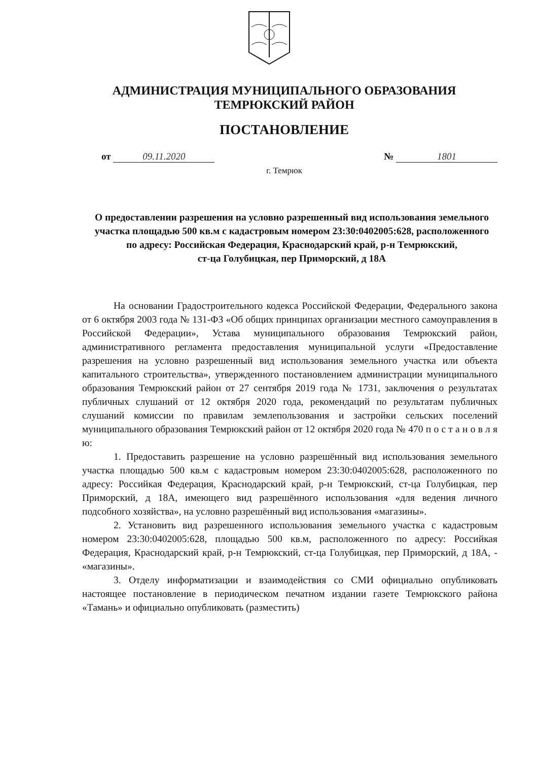АДМИНИСТРАЦИЯ МУНИЦИПАЛЬНОГО ОБРАЗОВАНИЯ
ТЕМРЮКСКИЙ РАЙОН
ПОСТАНОВЛЕНИЕ
от 09.11.2020 № 1801
г. Темрюк
О предоставлении разрешения на условно разрешенный вид использования земельного участка площадью 500 кв.м с кадастровым номером 23:30:0402005:628, расположенного по адресу: Российская Федерация, Краснодарский край, р-н Темрюкский,
ст-ца Голубицкая, пер Приморский, д 18А
На основании Градостроительного кодекса Российской Федерации, Федерального закона от 6 октября 2003 года № 131-ФЗ «Об общих принципах организации местного самоуправления в Российской Федерации», Устава муниципального образования Темрюкский район, административного регламента предоставления муниципальной услуги «Предоставление разрешения на условно разрешенный вид использования земельного участка или объекта капитального строительства», утвержденного постановлением администрации муниципального образования Темрюкский район от 27 сентября 2019 года № 1731, заключения о результатах публичных слушаний от 12 октября 2020 года, рекомендаций по результатам публичных слушаний комиссии по правилам землепользования и застройки сельских поселений муниципального образования Темрюкский район от 12 октября 2020 года № 470 п о с т а н о в л я ю:
1. Предоставить разрешение на условно разрешённый вид использования земельного участка площадью 500 кв.м с кадастровым номером 23:30:0402005:628, расположенного по адресу: Российкая Федерация, Краснодарский край, р-н Темрюкский, ст-ца Голубицкая, пер Приморский, д 18А, имеющего вид разрешённого использования «для ведения личного подсобного хозяйства», на условно разрешённый вид использования «магазины».
2. Установить вид разрешенного использования земельного участка с кадастровым номером 23:30:0402005:628, площадью 500 кв.м, расположенного по адресу: Российкая Федерация, Краснодарский край, р-н Темрюкский, ст-ца Голубицкая, пер Приморский, д 18А, - «магазины».
3. Отделу информатизации и взаимодействия со СМИ официально опубликовать настоящее постановление в периодическом печатном издании газете Темрюкского района «Тамань» и официально опубликовать (разместить)